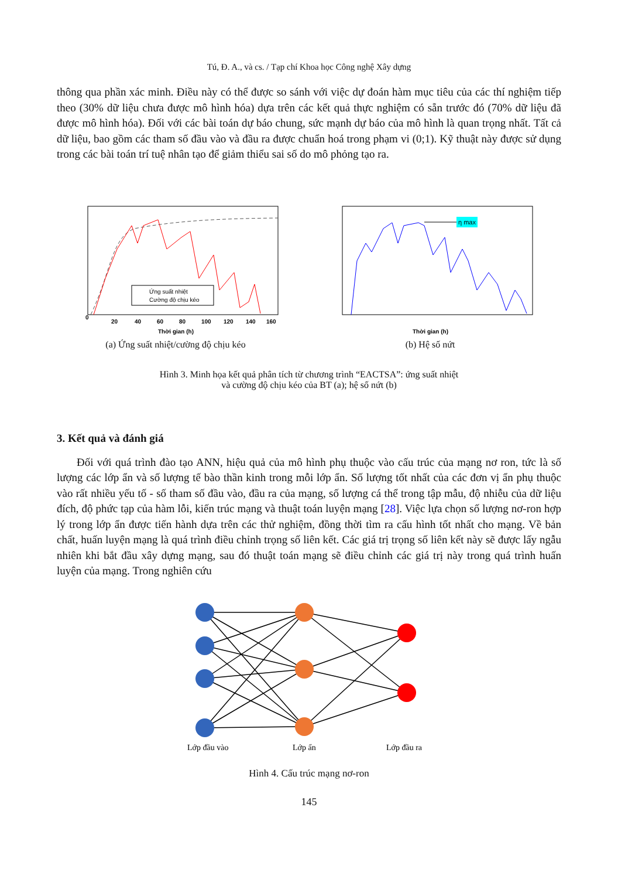Tú, Đ. A., và cs. / Tạp chí Khoa học Công nghệ Xây dựng
thông qua phần xác minh. Điều này có thể được so sánh với việc dự đoán hàm mục tiêu của các thí nghiệm tiếp theo (30% dữ liệu chưa được mô hình hóa) dựa trên các kết quả thực nghiệm có sẵn trước đó (70% dữ liệu đã được mô hình hóa). Đối với các bài toán dự báo chung, sức mạnh dự báo của mô hình là quan trọng nhất. Tất cả dữ liệu, bao gồm các tham số đầu vào và đầu ra được chuẩn hoá trong phạm vi (0;1). Kỹ thuật này được sử dụng trong các bài toán trí tuệ nhân tạo để giảm thiểu sai số do mô phỏng tạo ra.
Ứng suất nhiệt
Cường độ chịu kéo
0
20
40
60
80
100
120
140
160
Thời gian (h)
(a) Ứng suất nhiệt/cường độ chịu kéo
η max
Thời gian (h)
(b) Hệ số nứt
Hình 3. Minh họa kết quả phân tích từ chương trình “EACTSA”: ứng suất nhiệt
và cường độ chịu kéo của BT (a); hệ số nứt (b)
3. Kết quả và đánh giá
Đối với quá trình đào tạo ANN, hiệu quả của mô hình phụ thuộc vào cấu trúc của mạng nơ ron, tức là số lượng các lớp ẩn và số lượng tế bào thần kinh trong mỗi lớp ẩn. Số lượng tốt nhất của các đơn vị ẩn phụ thuộc vào rất nhiều yếu tố - số tham số đầu vào, đầu ra của mạng, số lượng cá thể trong tập mẫu, độ nhiễu của dữ liệu đích, độ phức tạp của hàm lỗi, kiến trúc mạng và thuật toán luyện mạng [28]. Việc lựa chọn số lượng nơ-ron hợp lý trong lớp ẩn được tiến hành dựa trên các thử nghiệm, đồng thời tìm ra cấu hình tốt nhất cho mạng. Về bản chất, huấn luyện mạng là quá trình điều chỉnh trọng số liên kết. Các giá trị trọng số liên kết này sẽ được lấy ngẫu nhiên khi bắt đầu xây dựng mạng, sau đó thuật toán mạng sẽ điều chỉnh các giá trị này trong quá trình huấn luyện của mạng. Trong nghiên cứu
Lớp đầu vào
Lớp ẩn
Lớp đầu ra
Hình 4. Cấu trúc mạng nơ-ron
145